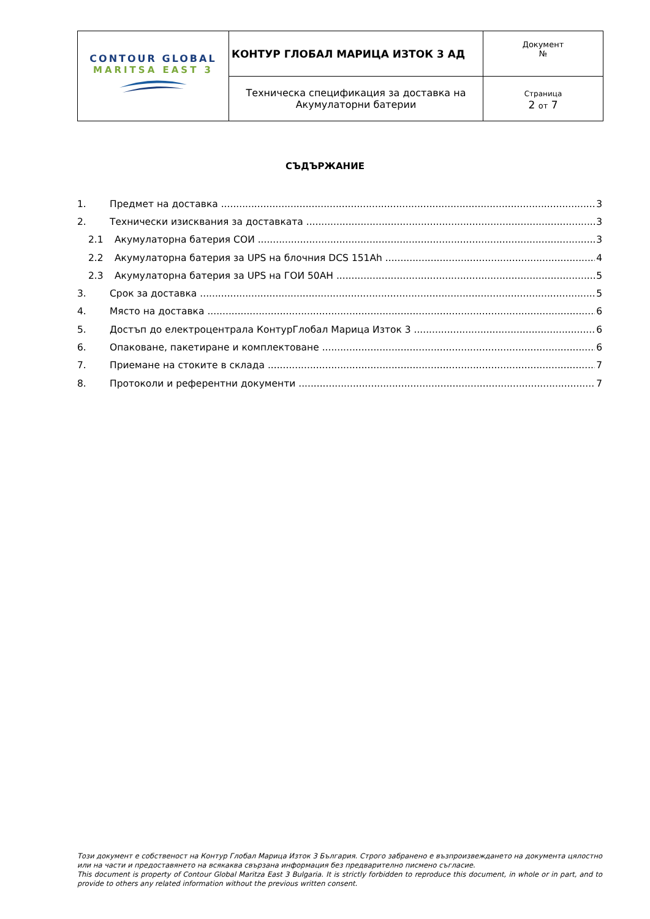| CONTOUR GLOBAL MARITSA EAST 3 | КОНТУР ГЛОБАЛ МАРИЦА ИЗТОК 3 АД | Документ № |
| | Техническа спецификация за доставка на Акумулаторни батерии | Страница 2 от 7 |
СЪДЪРЖАНИЕ
1. Предмет на доставка 3
2. Технически изисквания за доставката 3
2.1 Акумулаторна батерия СОИ 3
2.2 Акумулаторна батерия за UPS на блочния DCS 151Ah 4
2.3 Акумулаторна батерия за UPS на ГОИ 50АН 5
3. Срок за доставка 5
4. Място на доставка 6
5. Достъп до електроцентрала КонтурГлобал Марица Изток 3 6
6. Опаковане, пакетиране и комплектоване 6
7. Приемане на стоките в склада 7
8. Протоколи и референтни документи 7
Този документ е собственост на Контур Глобал Марица Изток 3 България. Строго забранено е възпроизвеждането на документа цялостно или на части и предоставянето на всякаква свързана информация без предварително писмено съгласие.
This document is property of Contour Global Maritza East 3 Bulgaria. It is strictly forbidden to reproduce this document, in whole or in part, and to provide to others any related information without the previous written consent.